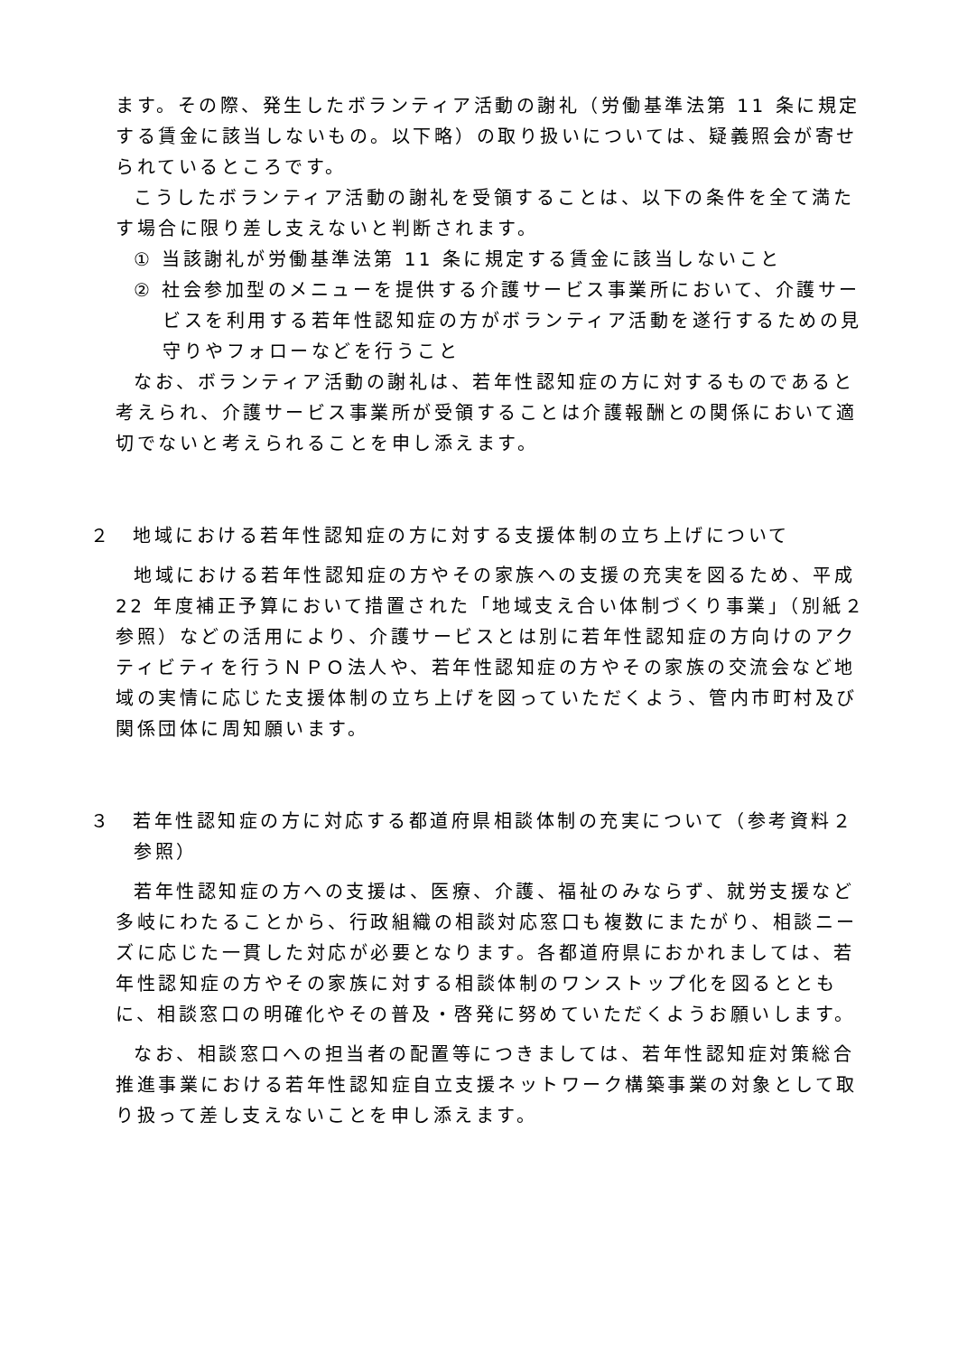ます。その際、発生したボランティア活動の謝礼（労働基準法第 11 条に規定する賃金に該当しないもの。以下略）の取り扱いについては、疑義照会が寄せられているところです。
こうしたボランティア活動の謝礼を受領することは、以下の条件を全て満たす場合に限り差し支えないと判断されます。
① 当該謝礼が労働基準法第 11 条に規定する賃金に該当しないこと
② 社会参加型のメニューを提供する介護サービス事業所において、介護サービスを利用する若年性認知症の方がボランティア活動を遂行するための見守りやフォローなどを行うこと
なお、ボランティア活動の謝礼は、若年性認知症の方に対するものであると考えられ、介護サービス事業所が受領することは介護報酬との関係において適切でないと考えられることを申し添えます。
２　地域における若年性認知症の方に対する支援体制の立ち上げについて
地域における若年性認知症の方やその家族への支援の充実を図るため、平成 22 年度補正予算において措置された「地域支え合い体制づくり事業」（別紙２参照）などの活用により、介護サービスとは別に若年性認知症の方向けのアクティビティを行うＮＰＯ法人や、若年性認知症の方やその家族の交流会など地域の実情に応じた支援体制の立ち上げを図っていただくよう、管内市町村及び関係団体に周知願います。
３　若年性認知症の方に対応する都道府県相談体制の充実について（参考資料２参照）
若年性認知症の方への支援は、医療、介護、福祉のみならず、就労支援など多岐にわたることから、行政組織の相談対応窓口も複数にまたがり、相談ニーズに応じた一貫した対応が必要となります。各都道府県におかれましては、若年性認知症の方やその家族に対する相談体制のワンストップ化を図るとともに、相談窓口の明確化やその普及・啓発に努めていただくようお願いします。
なお、相談窓口への担当者の配置等につきましては、若年性認知症対策総合推進事業における若年性認知症自立支援ネットワーク構築事業の対象として取り扱って差し支えないことを申し添えます。